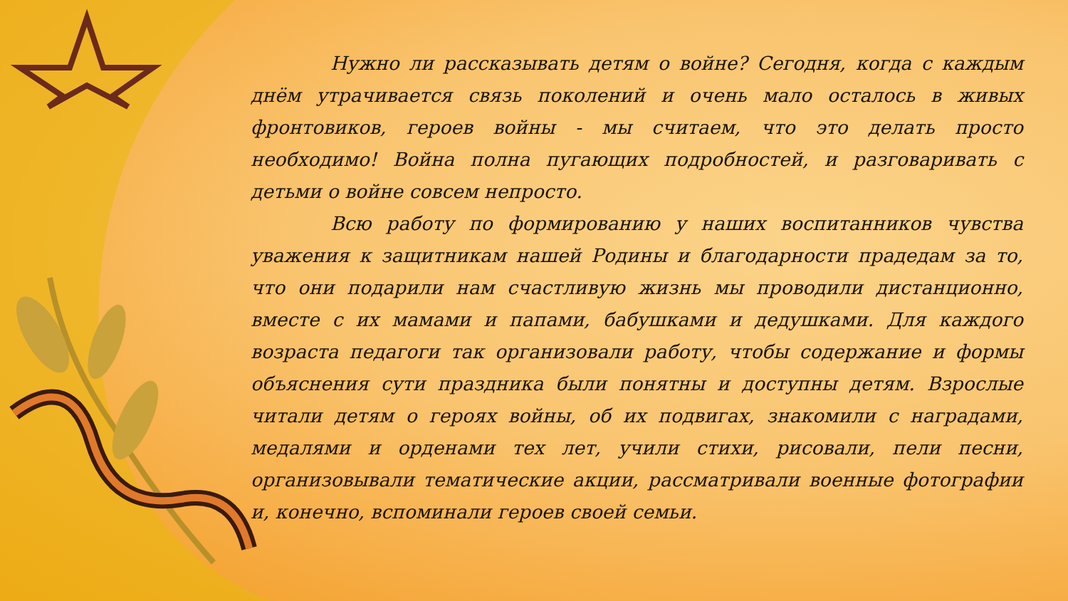Нужно ли рассказывать детям о войне? Сегодня, когда с каждым днём утрачивается связь поколений и очень мало осталось в живых фронтовиков, героев войны - мы считаем, что это делать просто необходимо! Война полна пугающих подробностей, и разговаривать с детьми о войне совсем непросто.
Всю работу по формированию у наших воспитанников чувства уважения к защитникам нашей Родины и благодарности прадедам за то, что они подарили нам счастливую жизнь мы проводили дистанционно, вместе с их мамами и папами, бабушками и дедушками. Для каждого возраста педагоги так организовали работу, чтобы содержание и формы объяснения сути праздника были понятны и доступны детям. Взрослые читали детям о героях войны, об их подвигах, знакомили с наградами, медалями и орденами тех лет, учили стихи, рисовали, пели песни, организовывали тематические акции, рассматривали военные фотографии и, конечно, вспоминали героев своей семьи.